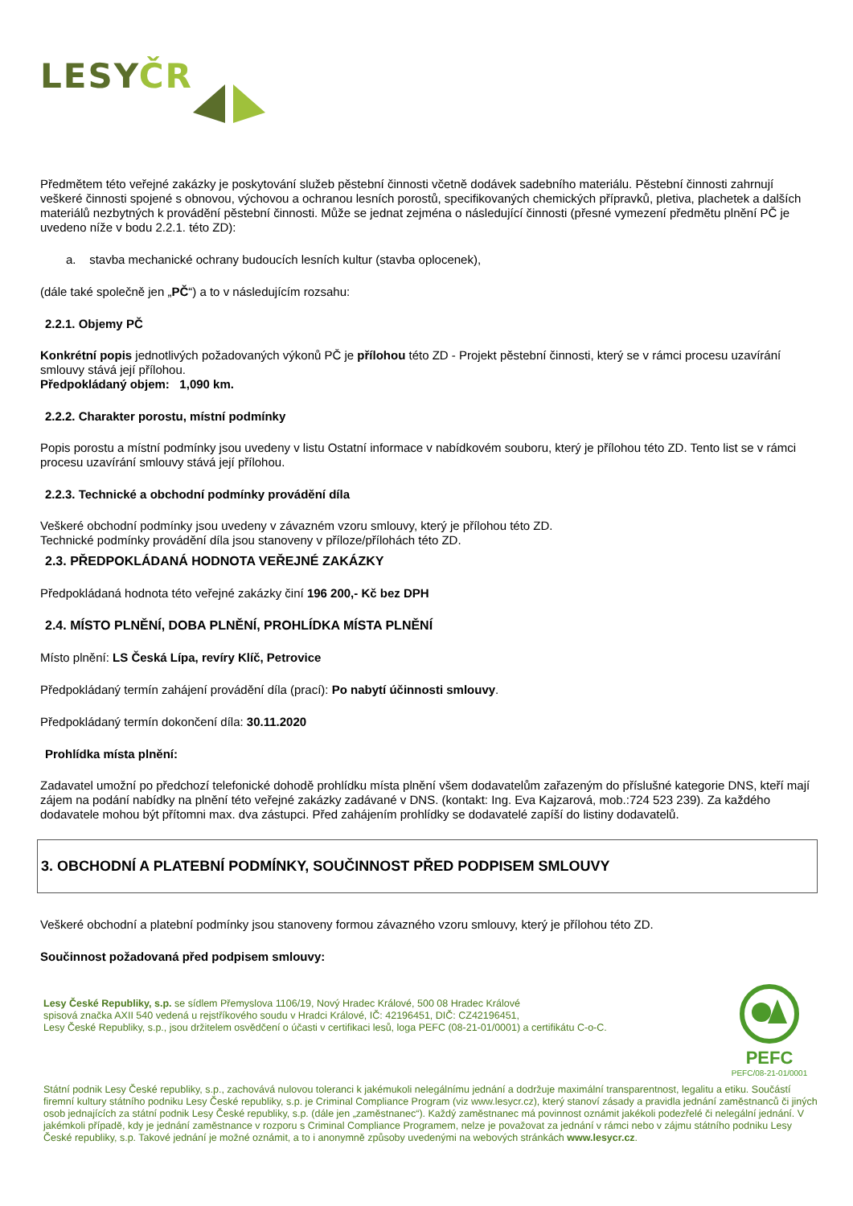LESYČR
Předmětem této veřejné zakázky je poskytování služeb pěstební činnosti včetně dodávek sadebního materiálu. Pěstební činnosti zahrnují veškeré činnosti spojené s obnovou, výchovou a ochranou lesních porostů, specifikovaných chemických přípravků, pletiva, plachetek a dalších materiálů nezbytných k provádění pěstební činnosti. Může se jednat zejména o následující činnosti (přesné vymezení předmětu plnění PČ je uvedeno níže v bodu 2.2.1. této ZD):
a. stavba mechanické ochrany budoucích lesních kultur (stavba oplocenek),
(dále také společně jen „PČ“) a to v následujícím rozsahu:
2.2.1. Objemy PČ
Konkrétní popis jednotlivých požadovaných výkonů PČ je přílohou této ZD - Projekt pěstební činnosti, který se v rámci procesu uzavírání smlouvy stává její přílohou.
Předpokládaný objem: 1,090 km.
2.2.2. Charakter porostu, místní podmínky
Popis porostu a místní podmínky jsou uvedeny v listu Ostatní informace v nabídkovém souboru, který je přílohou této ZD. Tento list se v rámci procesu uzavírání smlouvy stává její přílohou.
2.2.3. Technické a obchodní podmínky provádění díla
Veškeré obchodní podmínky jsou uvedeny v závazném vzoru smlouvy, který je přílohou této ZD.
Technické podmínky provádění díla jsou stanoveny v příloze/přílohách této ZD.
2.3. PŘEDPOKLÁDANÁ HODNOTA VEŘEJNÉ ZAKÁZKY
Předpokládaná hodnota této veřejné zakázky činí 196 200,- Kč bez DPH
2.4. MÍSTO PLNĚNÍ, DOBA PLNĚNÍ, PROHLÍDKA MÍSTA PLNĚNÍ
Místo plnění: LS Česká Lípa, revíry Klíč, Petrovice
Předpokládaný termín zahájení provádění díla (prací): Po nabytí účinnosti smlouvy.
Předpokládaný termín dokončení díla: 30.11.2020
Prohlídka místa plnění:
Zadavatel umožní po předchozí telefonické dohodě prohlídku místa plnění všem dodavatelům zařazeným do příslušné kategorie DNS, kteří mají zájem na podání nabídky na plnění této veřejné zakázky zadávané v DNS. (kontakt: Ing. Eva Kajzarová, mob.:724 523 239). Za každého dodavatele mohou být přítomni max. dva zástupci. Před zahájením prohlídky se dodavatelé zapíší do listiny dodavatelů.
3. OBCHODNÍ A PLATEBNÍ PODMÍNKY, SOUČINNOST PŘED PODPISEM SMLOUVY
Veškeré obchodní a platební podmínky jsou stanoveny formou závazného vzoru smlouvy, který je přílohou této ZD.
Součinnost požadovaná před podpisem smlouvy:
Lesy České Republiky, s.p. se sídlem Přemyslova 1106/19, Nový Hradec Králové, 500 08 Hradec Králové
spisová značka AXII 540 vedená u rejstříkového soudu v Hradci Králové, IČ: 42196451, DIČ: CZ42196451,
Lesy České Republiky, s.p., jsou držitelem osvědčení o účasti v certifikaci lesů, loga PEFC (08-21-01/0001) a certifikátu C-o-C.
PEFC
PEFC/08-21-01/0001
Státní podnik Lesy České republiky, s.p., zachovává nulovou toleranci k jakémukoli nelegálnímu jednání a dodržuje maximální transparentnost, legalitu a etiku. Součástí firemní kultury státního podniku Lesy České republiky, s.p. je Criminal Compliance Program (viz www.lesycr.cz), který stanoví zásady a pravidla jednání zaměstnanců či jiných osob jednajících za státní podnik Lesy České republiky, s.p. (dále jen „zaměstnanec“). Každý zaměstnanec má povinnost oznámit jakékoli podezřelé či nelegální jednání. V jakémkoli případě, kdy je jednání zaměstnance v rozporu s Criminal Compliance Programem, nelze je považovat za jednání v rámci nebo v zájmu státního podniku Lesy České republiky, s.p. Takové jednání je možné oznámit, a to i anonymně způsoby uvedenými na webových stránkách www.lesycr.cz.